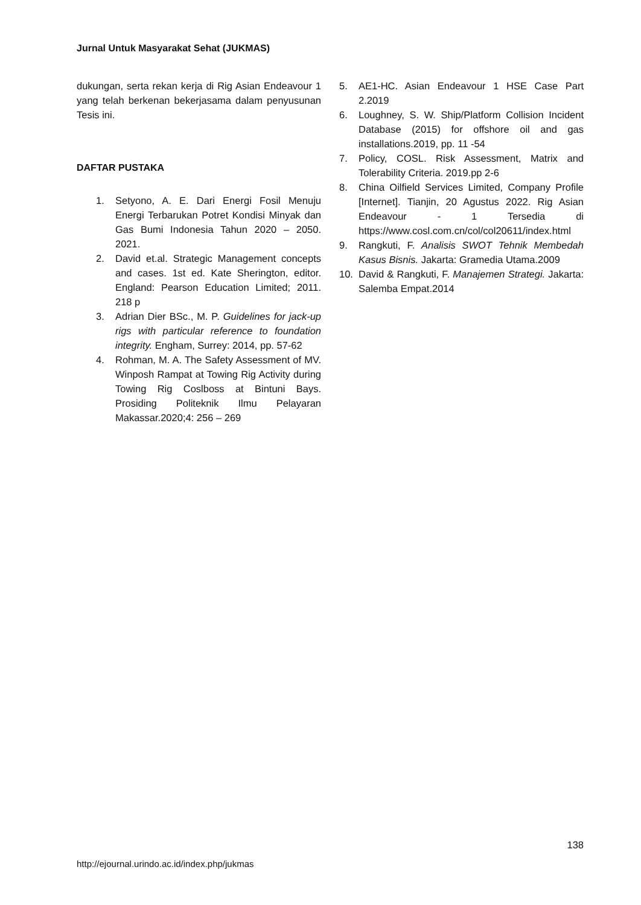Jurnal Untuk Masyarakat Sehat (JUKMAS)
dukungan, serta rekan kerja di Rig Asian Endeavour 1 yang telah berkenan bekerjasama dalam penyusunan Tesis ini.
DAFTAR PUSTAKA
1. Setyono, A. E. Dari Energi Fosil Menuju Energi Terbarukan Potret Kondisi Minyak dan Gas Bumi Indonesia Tahun 2020 – 2050. 2021.
2. David et.al. Strategic Management concepts and cases. 1st ed. Kate Sherington, editor. England: Pearson Education Limited; 2011. 218 p
3. Adrian Dier BSc., M. P. Guidelines for jack-up rigs with particular reference to foundation integrity. Engham, Surrey: 2014, pp. 57-62
4. Rohman, M. A. The Safety Assessment of MV. Winposh Rampat at Towing Rig Activity during Towing Rig Coslboss at Bintuni Bays. Prosiding Politeknik Ilmu Pelayaran Makassar.2020;4: 256 – 269
5. AE1-HC. Asian Endeavour 1 HSE Case Part 2.2019
6. Loughney, S. W. Ship/Platform Collision Incident Database (2015) for offshore oil and gas installations.2019, pp. 11 -54
7. Policy, COSL. Risk Assessment, Matrix and Tolerability Criteria. 2019.pp 2-6
8. China Oilfield Services Limited, Company Profile [Internet]. Tianjin, 20 Agustus 2022. Rig Asian Endeavour - 1 Tersedia di https://www.cosl.com.cn/col/col20611/index.html
9. Rangkuti, F. Analisis SWOT Tehnik Membedah Kasus Bisnis. Jakarta: Gramedia Utama.2009
10. David & Rangkuti, F. Manajemen Strategi. Jakarta: Salemba Empat.2014
138
http://ejournal.urindo.ac.id/index.php/jukmas